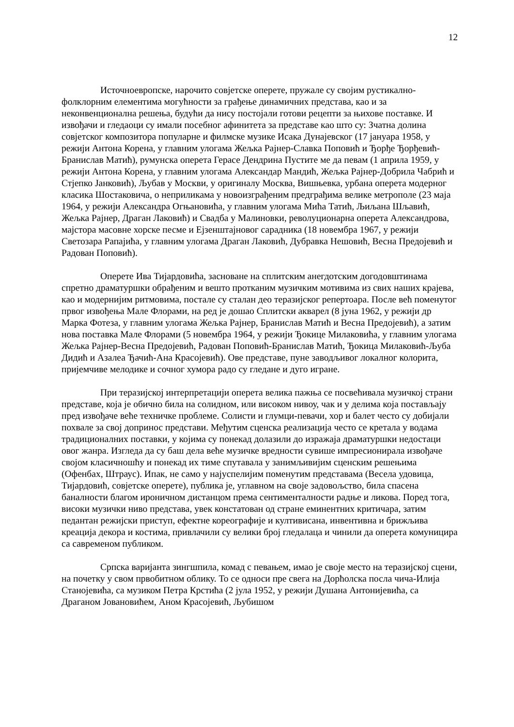12
Источноевропске, нарочито совјетске оперете, пружале су својим рустикално-фолклорним елементима могућности за грађење динамичних представа, као и за неконвенционална решења, будући да нису постојали готови рецепти за њихове поставке. И извођачи и гледаоци су имали посебног афинитета за представе као што су: Зчатна долина совјетског композитора популарне и филмске музике Исака Дунајевског (17 јануара 1958, у режији Антона Корена, у главним улогама Жељка Рајнер-Славка Поповић и Ђорђе Ђорђевић-Бранислав Матић), румунска оперета Герасе Дендрина Пустите ме да певам (1 априла 1959, у режији Антона Корена, у главним улогама Александар Мандић, Жељка Рајнер-Добрила Чабрић и Стјепко Јанковић), Љубав у Москви, у оригиналу Москва, Вишњевка, урбана оперета модерног класика Шостаковича, о неприликама у новоизграђеним предграђима велике метрополе (23 маја 1964, у режији Александра Огњановића, у главним улогама Мића Татић, Љиљана Шљавић, Жељка Рајнер, Драган Лаковић) и Свадба у Малиновки, револуционарна оперета Александрова, мајстора масовне хорске песме и Ејзенштајновог сарадника (18 новембра 1967, у режији Светозара Рапајића, у главним улогама Драган Лаковић, Дубравка Нешовић, Весна Предојевић и Радован Поповић).
Оперете Ива Тијардовића, засноване на сплитским анегдотским догодовштинама спретно драматуршки обрађеним и вешто протканим музичким мотивима из свих наших крајева, као и модернијим ритмовима, постале су сталан део теразијског репертоара. После већ поменутог првог извођења Мале Флорами, на ред је дошао Сплитски акварел (8 јуна 1962, у режији др Марка Фотеза, у главним улогама Жељка Рајнер, Бранислав Матић и Весна Предојевић), а затим нова поставка Мале Флорами (5 новембра 1964, у режији Ђокице Милаковића, у главним улогама Жељка Рајнер-Весна Предојевић, Радован Поповић-Бранислав Матић, Ђокица Милаковић-Љуба Дидић и Азалеа Ђачић-Ана Красојевић). Ове представе, пуне заводљивог локалног колорита, пријемчиве мелодике и сочног хумора радо су гледане и дуго игране.
При теразијској интерпретацији оперета велика пажња се посвећивала музичкој страни представе, која је обично била на солидном, или високом нивоу, чак и у делима која постављају пред извођаче веће техничке проблеме. Солисти и глумци-певачи, хор и балет често су добијали похвале за свој допринос представи. Међутим сценска реализација често се кретала у водама традиционалних поставки, у којима су понекад долазили до изражаја драматуршки недостаци овог жанра. Изгледа да су баш дела веће музичке вредности сувише импресионирала извођаче својом класичношћу и понекад их тиме спутавала у занимљивијим сценским решењима (Офенбах, Штраус). Ипак, не само у најуспелијим поменутим представама (Весела удовица, Тијардовић, совјетске оперете), публика је, углавном на своје задовољство, била спасена баналности благом ироничном дистанцом према сентименталности радње и ликова. Поред тога, високи музички ниво представа, увек констатован од стране еминентних критичара, затим педантан режијски приступ, ефектне кореографије и култивисана, инвентивна и брижљива креација декора и костима, привлачили су велики број гледалаца и чинили да оперета комуницира са савременом публиком.
Српска варијанта зингшпила, комад с певањем, имао је своје место на теразијској сцени, на почетку у свом првобитном облику. То се односи пре свега на Дорћолска посла чича-Илија Станојевића, са музиком Петра Крстића (2 јула 1952, у режији Душана Антонијевића, са Драганом Јовановићем, Аном Красојевић, Љубишом